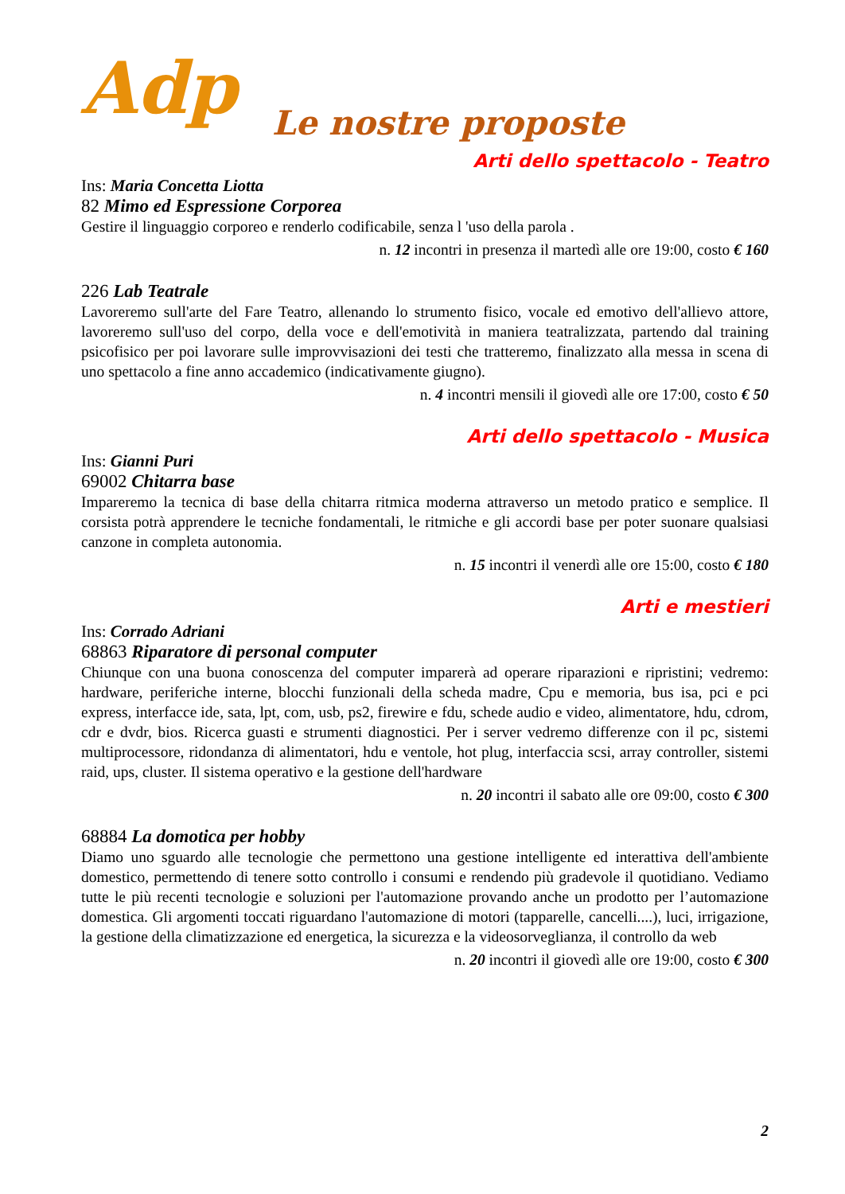Adp
Le nostre proposte
Arti dello spettacolo - Teatro
Ins: Maria Concetta Liotta
82 Mimo ed Espressione Corporea
Gestire il linguaggio corporeo e renderlo codificabile, senza l 'uso della parola .
n. 12 incontri in presenza il martedì alle ore 19:00, costo € 160
226 Lab Teatrale
Lavoreremo sull'arte del Fare Teatro, allenando lo strumento fisico, vocale ed emotivo dell'allievo attore, lavoreremo sull'uso del corpo, della voce e dell'emotività in maniera teatralizzata, partendo dal training psicofisico per poi lavorare sulle improvvisazioni dei testi che tratteremo, finalizzato alla messa in scena di uno spettacolo a fine anno accademico (indicativamente giugno).
n. 4 incontri mensili il giovedì alle ore 17:00, costo € 50
Arti dello spettacolo - Musica
Ins: Gianni Puri
69002 Chitarra base
Impareremo la tecnica di base della chitarra ritmica moderna attraverso un metodo pratico e semplice. Il corsista potrà apprendere le tecniche fondamentali, le ritmiche e gli accordi base per poter suonare qualsiasi canzone in completa autonomia.
n. 15 incontri il venerdì alle ore 15:00, costo € 180
Arti e mestieri
Ins: Corrado Adriani
68863 Riparatore di personal computer
Chiunque con una buona conoscenza del computer imparerà ad operare riparazioni e ripristini; vedremo: hardware, periferiche interne, blocchi funzionali della scheda madre, Cpu e memoria, bus isa, pci e pci express, interfacce ide, sata, lpt, com, usb, ps2, firewire e fdu, schede audio e video, alimentatore, hdu, cdrom, cdr e dvdr, bios. Ricerca guasti e strumenti diagnostici. Per i server vedremo differenze con il pc, sistemi multiprocessore, ridondanza di alimentatori, hdu e ventole, hot plug, interfaccia scsi, array controller, sistemi raid, ups, cluster. Il sistema operativo e la gestione dell'hardware
n. 20 incontri il sabato alle ore 09:00, costo € 300
68884 La domotica per hobby
Diamo uno sguardo alle tecnologie che permettono una gestione intelligente ed interattiva dell'ambiente domestico, permettendo di tenere sotto controllo i consumi e rendendo più gradevole il quotidiano. Vediamo tutte le più recenti tecnologie e soluzioni per l'automazione provando anche un prodotto per l’automazione domestica. Gli argomenti toccati riguardano l'automazione di motori (tapparelle, cancelli....), luci, irrigazione, la gestione della climatizzazione ed energetica, la sicurezza e la videosorveglianza, il controllo da web
n. 20 incontri il giovedì alle ore 19:00, costo € 300
2